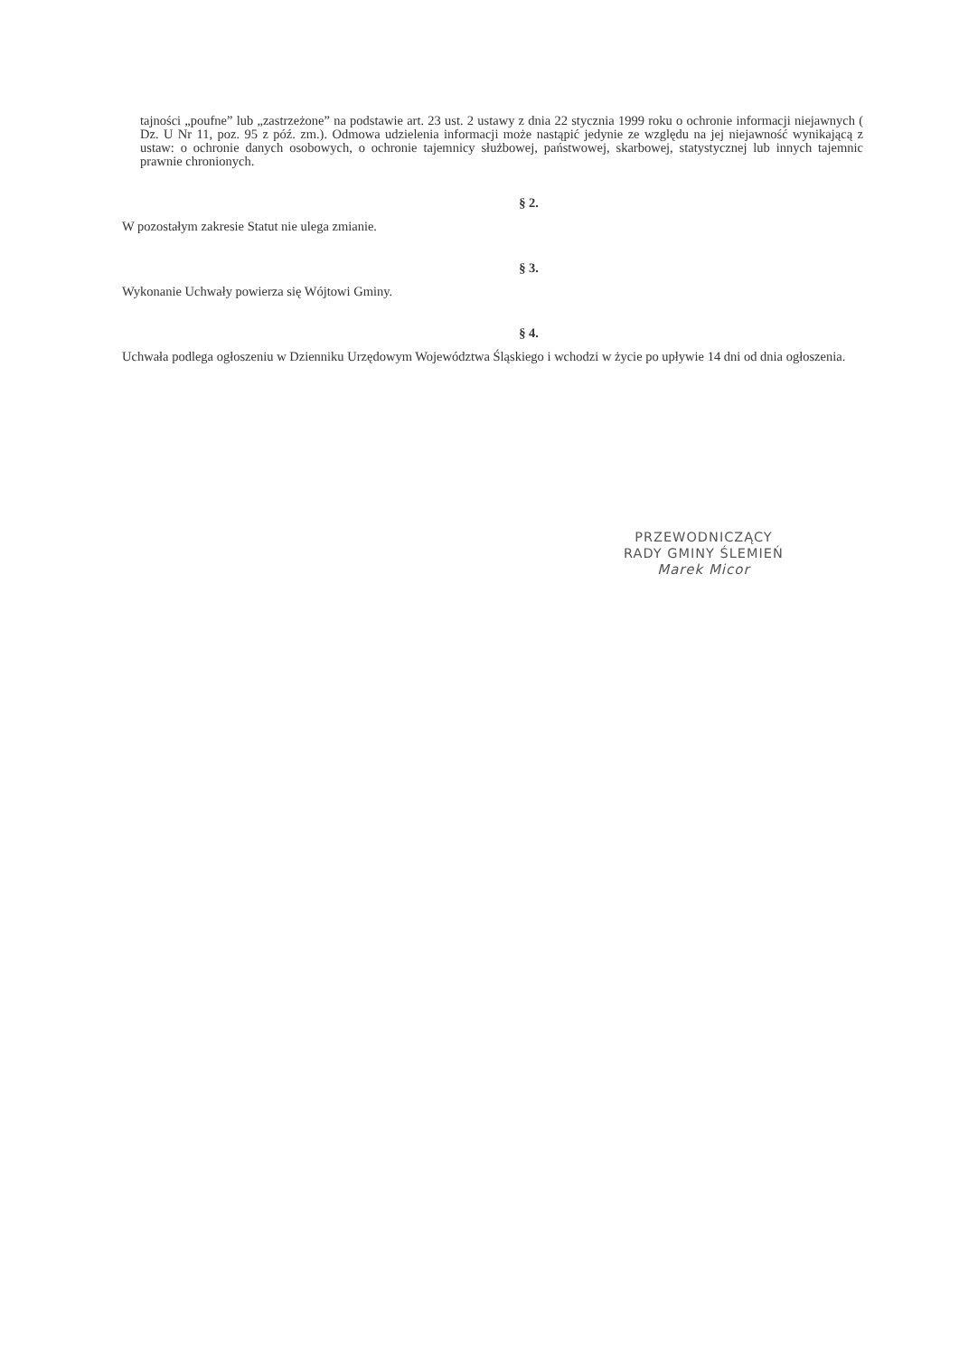tajności „poufne” lub „zastrzeżone” na podstawie art. 23 ust. 2 ustawy z dnia 22 stycznia 1999 roku o ochronie informacji niejawnych ( Dz. U Nr 11, poz. 95 z póź. zm.). Odmowa udzielenia informacji może nastąpić jedynie ze względu na jej niejawność wynikającą z ustaw: o ochronie danych osobowych, o ochronie tajemnicy służbowej, państwowej, skarbowej, statystycznej lub innych tajemnic prawnie chronionych.
§ 2.
W pozostałym zakresie Statut nie ulega zmianie.
§ 3.
Wykonanie Uchwały powierza się Wójtowi Gminy.
§ 4.
Uchwała podlega ogłoszeniu w Dzienniku Urzędowym Województwa Śląskiego i wchodzi w życie po upływie 14 dni od dnia ogłoszenia.
PRZEWODNICZĄCY
RADY GMINY ŚLEMIEŃ
Marek Micor